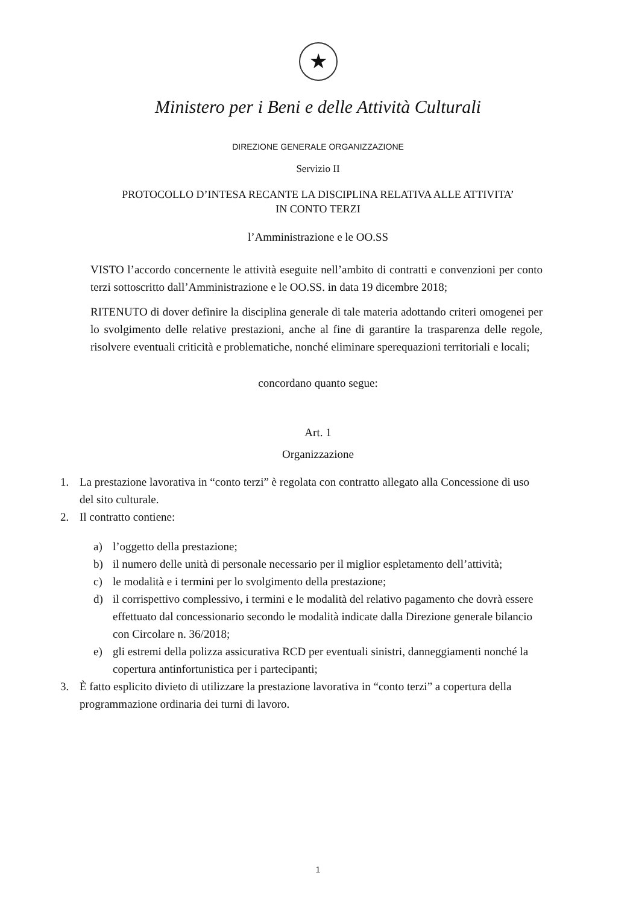★
Ministero per i Beni e delle Attività Culturali
DIREZIONE GENERALE ORGANIZZAZIONE
Servizio II
PROTOCOLLO D’INTESA RECANTE LA DISCIPLINA RELATIVA ALLE ATTIVITA’
IN CONTO TERZI
l’Amministrazione e le OO.SS
VISTO l’accordo concernente le attività eseguite nell’ambito di contratti e convenzioni per conto terzi sottoscritto dall’Amministrazione e le OO.SS. in data 19 dicembre 2018;
RITENUTO di dover definire la disciplina generale di tale materia adottando criteri omogenei per lo svolgimento delle relative prestazioni, anche al fine di garantire la trasparenza delle regole, risolvere eventuali criticità e problematiche, nonché eliminare sperequazioni territoriali e locali;
concordano quanto segue:
Art. 1
Organizzazione
1. La prestazione lavorativa in “conto terzi” è regolata con contratto allegato alla Concessione di uso del sito culturale.
2. Il contratto contiene:
a) l’oggetto della prestazione;
b) il numero delle unità di personale necessario per il miglior espletamento dell’attività;
c) le modalità e i termini per lo svolgimento della prestazione;
d) il corrispettivo complessivo, i termini e le modalità del relativo pagamento che dovrà essere effettuato dal concessionario secondo le modalità indicate dalla Direzione generale bilancio con Circolare n. 36/2018;
e) gli estremi della polizza assicurativa RCD per eventuali sinistri, danneggiamenti nonché la copertura antinfortunistica per i partecipanti;
3. È fatto esplicito divieto di utilizzare la prestazione lavorativa in “conto terzi” a copertura della programmazione ordinaria dei turni di lavoro.
1